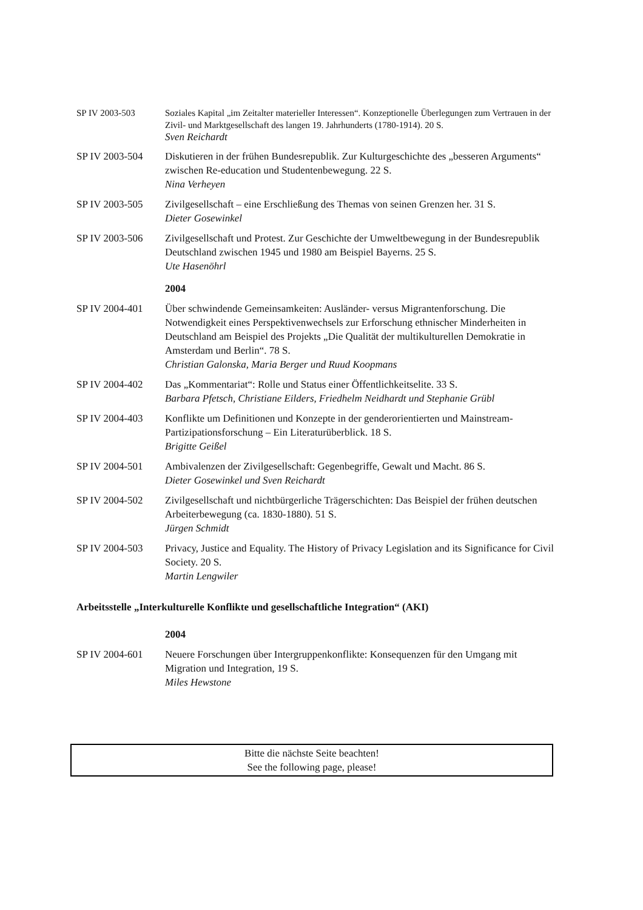SP IV 2003-503 Soziales Kapital „im Zeitalter materieller Interessen“. Konzeptionelle Überlegungen zum Vertrauen in der Zivil- und Marktgesellschaft des langen 19. Jahrhunderts (1780-1914). 20 S.
Sven Reichardt
SP IV 2003-504 Diskutieren in der frühen Bundesrepublik. Zur Kulturgeschichte des „besseren Arguments“ zwischen Re-education und Studentenbewegung. 22 S.
Nina Verheyen
SP IV 2003-505 Zivilgesellschaft – eine Erschließung des Themas von seinen Grenzen her. 31 S.
Dieter Gosewinkel
SP IV 2003-506 Zivilgesellschaft und Protest. Zur Geschichte der Umweltbewegung in der Bundesrepublik Deutschland zwischen 1945 und 1980 am Beispiel Bayerns. 25 S.
Ute Hasenöhrl
2004
SP IV 2004-401 Über schwindende Gemeinsamkeiten: Ausländer- versus Migrantenforschung. Die Notwendigkeit eines Perspektivenwechsels zur Erforschung ethnischer Minderheiten in Deutschland am Beispiel des Projekts „Die Qualität der multikulturellen Demokratie in Amsterdam und Berlin“. 78 S.
Christian Galonska, Maria Berger und Ruud Koopmans
SP IV 2004-402 Das „Kommentariat“: Rolle und Status einer Öffentlichkeitselite. 33 S.
Barbara Pfetsch, Christiane Eilders, Friedhelm Neidhardt und Stephanie Grübl
SP IV 2004-403 Konflikte um Definitionen und Konzepte in der genderorientierten und Mainstream-Partizipationsforschung – Ein Literaturüberblick. 18 S.
Brigitte Geißel
SP IV 2004-501 Ambivalenzen der Zivilgesellschaft: Gegenbegriffe, Gewalt und Macht. 86 S.
Dieter Gosewinkel und Sven Reichardt
SP IV 2004-502 Zivilgesellschaft und nichtbürgerliche Trägerschichten: Das Beispiel der frühen deutschen Arbeiterbewegung (ca. 1830-1880). 51 S.
Jürgen Schmidt
SP IV 2004-503 Privacy, Justice and Equality. The History of Privacy Legislation and its Significance for Civil Society. 20 S.
Martin Lengwiler
Arbeitsstelle „Interkulturelle Konflikte und gesellschaftliche Integration“ (AKI)
2004
SP IV 2004-601 Neuere Forschungen über Intergruppenkonflikte: Konsequenzen für den Umgang mit Migration und Integration, 19 S.
Miles Hewstone
Bitte die nächste Seite beachten!
See the following page, please!